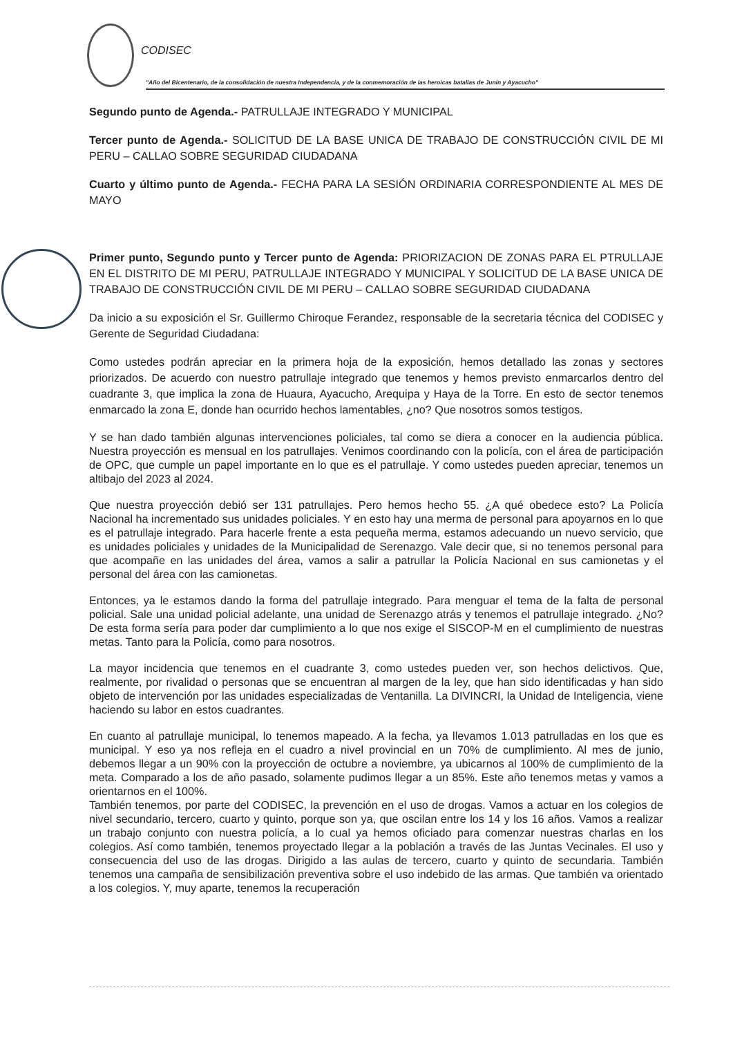CODISEC
"Año del Bicentenario, de la consolidación de nuestra Independencia, y de la conmemoración de las heroicas batallas de Junín y Ayacucho"
Segundo punto de Agenda.- PATRULLAJE INTEGRADO Y MUNICIPAL
Tercer punto de Agenda.- SOLICITUD DE LA BASE UNICA DE TRABAJO DE CONSTRUCCIÓN CIVIL DE MI PERU – CALLAO SOBRE SEGURIDAD CIUDADANA
Cuarto y último punto de Agenda.- FECHA PARA LA SESIÓN ORDINARIA CORRESPONDIENTE AL MES DE MAYO
Primer punto, Segundo punto y Tercer punto de Agenda: PRIORIZACION DE ZONAS PARA EL PTRULLAJE EN EL DISTRITO DE MI PERU, PATRULLAJE INTEGRADO Y MUNICIPAL Y SOLICITUD DE LA BASE UNICA DE TRABAJO DE CONSTRUCCIÓN CIVIL DE MI PERU – CALLAO SOBRE SEGURIDAD CIUDADANA
Da inicio a su exposición el Sr. Guillermo Chiroque Ferandez, responsable de la secretaria técnica del CODISEC y Gerente de Seguridad Ciudadana:
Como ustedes podrán apreciar en la primera hoja de la exposición, hemos detallado las zonas y sectores priorizados. De acuerdo con nuestro patrullaje integrado que tenemos y hemos previsto enmarcarlos dentro del cuadrante 3, que implica la zona de Huaura, Ayacucho, Arequipa y Haya de la Torre. En esto de sector tenemos enmarcado la zona E, donde han ocurrido hechos lamentables, ¿no? Que nosotros somos testigos.
Y se han dado también algunas intervenciones policiales, tal como se diera a conocer en la audiencia pública. Nuestra proyección es mensual en los patrullajes. Venimos coordinando con la policía, con el área de participación de OPC, que cumple un papel importante en lo que es el patrullaje. Y como ustedes pueden apreciar, tenemos un altibajo del 2023 al 2024.
Que nuestra proyección debió ser 131 patrullajes. Pero hemos hecho 55. ¿A qué obedece esto? La Policía Nacional ha incrementado sus unidades policiales. Y en esto hay una merma de personal para apoyarnos en lo que es el patrullaje integrado. Para hacerle frente a esta pequeña merma, estamos adecuando un nuevo servicio, que es unidades policiales y unidades de la Municipalidad de Serenazgo. Vale decir que, si no tenemos personal para que acompañe en las unidades del área, vamos a salir a patrullar la Policía Nacional en sus camionetas y el personal del área con las camionetas.
Entonces, ya le estamos dando la forma del patrullaje integrado. Para menguar el tema de la falta de personal policial. Sale una unidad policial adelante, una unidad de Serenazgo atrás y tenemos el patrullaje integrado. ¿No? De esta forma sería para poder dar cumplimiento a lo que nos exige el SISCOP-M en el cumplimiento de nuestras metas. Tanto para la Policía, como para nosotros.
La mayor incidencia que tenemos en el cuadrante 3, como ustedes pueden ver, son hechos delictivos. Que, realmente, por rivalidad o personas que se encuentran al margen de la ley, que han sido identificadas y han sido objeto de intervención por las unidades especializadas de Ventanilla. La DIVINCRI, la Unidad de Inteligencia, viene haciendo su labor en estos cuadrantes.
En cuanto al patrullaje municipal, lo tenemos mapeado. A la fecha, ya llevamos 1.013 patrulladas en los que es municipal. Y eso ya nos refleja en el cuadro a nivel provincial en un 70% de cumplimiento. Al mes de junio, debemos llegar a un 90% con la proyección de octubre a noviembre, ya ubicarnos al 100% de cumplimiento de la meta. Comparado a los de año pasado, solamente pudimos llegar a un 85%. Este año tenemos metas y vamos a orientarnos en el 100%.
También tenemos, por parte del CODISEC, la prevención en el uso de drogas. Vamos a actuar en los colegios de nivel secundario, tercero, cuarto y quinto, porque son ya, que oscilan entre los 14 y los 16 años. Vamos a realizar un trabajo conjunto con nuestra policía, a lo cual ya hemos oficiado para comenzar nuestras charlas en los colegios. Así como también, tenemos proyectado llegar a la población a través de las Juntas Vecinales. El uso y consecuencia del uso de las drogas. Dirigido a las aulas de tercero, cuarto y quinto de secundaria. También tenemos una campaña de sensibilización preventiva sobre el uso indebido de las armas. Que también va orientado a los colegios. Y, muy aparte, tenemos la recuperación